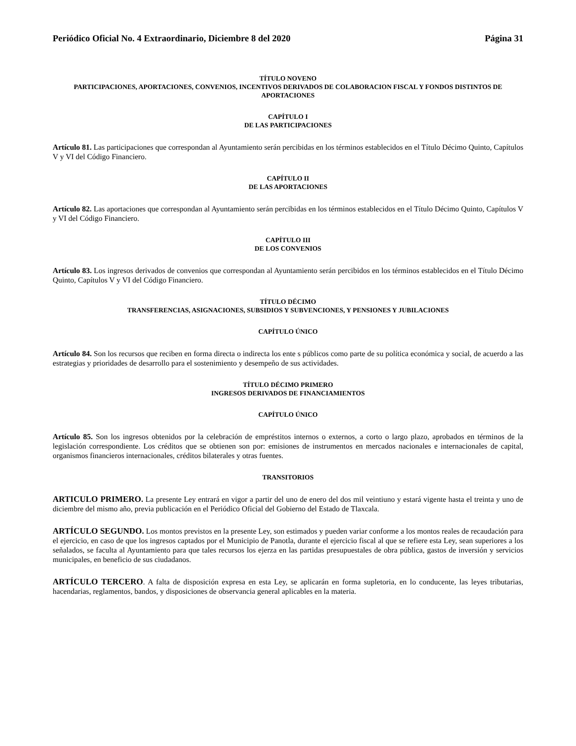Periódico Oficial No. 4 Extraordinario, Diciembre 8 del 2020 Página 31
TÍTULO NOVENO
PARTICIPACIONES, APORTACIONES, CONVENIOS, INCENTIVOS DERIVADOS DE COLABORACION FISCAL Y FONDOS DISTINTOS DE APORTACIONES
CAPÍTULO I
DE LAS PARTICIPACIONES
Artículo 81. Las participaciones que correspondan al Ayuntamiento serán percibidas en los términos establecidos en el Título Décimo Quinto, Capítulos V y VI del Código Financiero.
CAPÍTULO II
DE LAS APORTACIONES
Artículo 82. Las aportaciones que correspondan al Ayuntamiento serán percibidas en los términos establecidos en el Título Décimo Quinto, Capítulos V y VI del Código Financiero.
CAPÍTULO III
DE LOS CONVENIOS
Artículo 83. Los ingresos derivados de convenios que correspondan al Ayuntamiento serán percibidos en los términos establecidos en el Título Décimo Quinto, Capítulos V y VI del Código Financiero.
TÍTULO DÉCIMO
TRANSFERENCIAS, ASIGNACIONES, SUBSIDIOS Y SUBVENCIONES, Y PENSIONES Y JUBILACIONES
CAPÍTULO ÚNICO
Artículo 84. Son los recursos que reciben en forma directa o indirecta los ente s públicos como parte de su política económica y social, de acuerdo a las estrategias y prioridades de desarrollo para el sostenimiento y desempeño de sus actividades.
TÍTULO DÉCIMO PRIMERO
INGRESOS DERIVADOS DE FINANCIAMIENTOS
CAPÍTULO ÚNICO
Artículo 85. Son los ingresos obtenidos por la celebración de empréstitos internos o externos, a corto o largo plazo, aprobados en términos de la legislación correspondiente. Los créditos que se obtienen son por: emisiones de instrumentos en mercados nacionales e internacionales de capital, organismos financieros internacionales, créditos bilaterales y otras fuentes.
TRANSITORIOS
ARTICULO PRIMERO. La presente Ley entrará en vigor a partir del uno de enero del dos mil veintiuno y estará vigente hasta el treinta y uno de diciembre del mismo año, previa publicación en el Periódico Oficial del Gobierno del Estado de Tlaxcala.
ARTÍCULO SEGUNDO. Los montos previstos en la presente Ley, son estimados y pueden variar conforme a los montos reales de recaudación para el ejercicio, en caso de que los ingresos captados por el Municipio de Panotla, durante el ejercicio fiscal al que se refiere esta Ley, sean superiores a los señalados, se faculta al Ayuntamiento para que tales recursos los ejerza en las partidas presupuestales de obra pública, gastos de inversión y servicios municipales, en beneficio de sus ciudadanos.
ARTÍCULO TERCERO. A falta de disposición expresa en esta Ley, se aplicarán en forma supletoria, en lo conducente, las leyes tributarias, hacendarias, reglamentos, bandos, y disposiciones de observancia general aplicables en la materia.